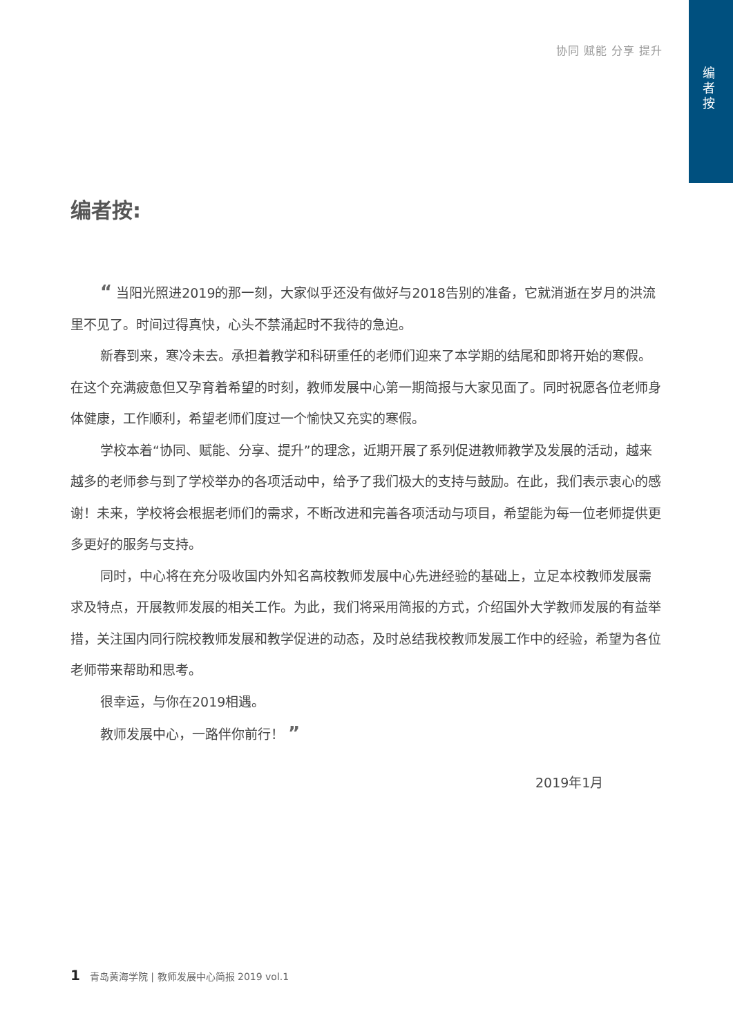编者按
协同 赋能 分享 提升
编者按:
“ 当阳光照进2019的那一刻，大家似乎还没有做好与2018告别的准备，它就消逝在岁月的洪流里不见了。时间过得真快，心头不禁涌起时不我待的急迫。
新春到来，寒冷未去。承担着教学和科研重任的老师们迎来了本学期的结尾和即将开始的寒假。在这个充满疲惫但又孕育着希望的时刻，教师发展中心第一期简报与大家见面了。同时祝愿各位老师身体健康，工作顺利，希望老师们度过一个愉快又充实的寒假。
学校本着“协同、赋能、分享、提升”的理念，近期开展了系列促进教师教学及发展的活动，越来越多的老师参与到了学校举办的各项活动中，给予了我们极大的支持与鼓励。在此，我们表示衷心的感谢！未来，学校将会根据老师们的需求，不断改进和完善各项活动与项目，希望能为每一位老师提供更多更好的服务与支持。
同时，中心将在充分吸收国内外知名高校教师发展中心先进经验的基础上，立足本校教师发展需求及特点，开展教师发展的相关工作。为此，我们将采用简报的方式，介绍国外大学教师发展的有益举措，关注国内同行院校教师发展和教学促进的动态，及时总结我校教师发展工作中的经验，希望为各位老师带来帮助和思考。
很幸运，与你在2019相遇。
教师发展中心，一路伴你前行！ ”
2019年1月
1 青岛黄海学院 | 教师发展中心简报 2019 vol.1